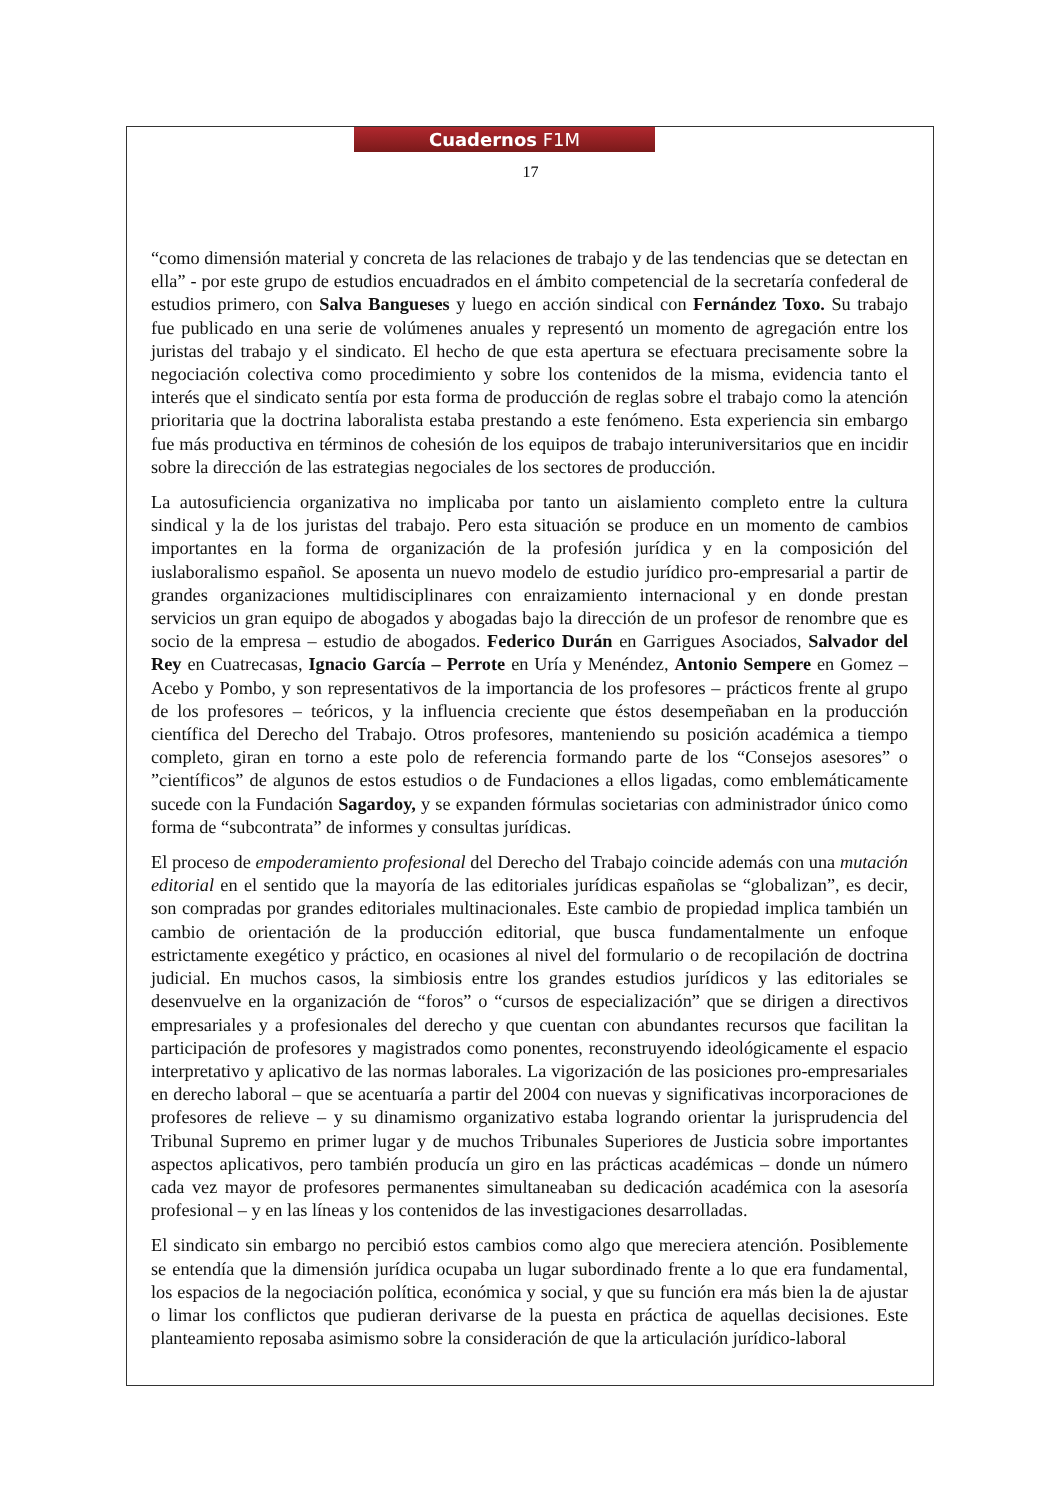Cuadernos F1M
17
“como dimensión material y concreta de las relaciones de trabajo y de las tendencias que se detectan en ella” - por este grupo de estudios encuadrados en el ámbito competencial de la secretaría confederal de estudios primero, con Salva Bangueses y luego en acción sindical con Fernández Toxo. Su trabajo fue publicado en una serie de volúmenes anuales y representó un momento de agregación entre los juristas del trabajo y el sindicato. El hecho de que esta apertura se efectuara precisamente sobre la negociación colectiva como procedimiento y sobre los contenidos de la misma, evidencia tanto el interés que el sindicato sentía por esta forma de producción de reglas sobre el trabajo como la atención prioritaria que la doctrina laboralista estaba prestando a este fenómeno. Esta experiencia sin embargo fue más productiva en términos de cohesión de los equipos de trabajo interuniversitarios que en incidir sobre la dirección de las estrategias negociales de los sectores de producción.
La autosuficiencia organizativa no implicaba por tanto un aislamiento completo entre la cultura sindical y la de los juristas del trabajo. Pero esta situación se produce en un momento de cambios importantes en la forma de organización de la profesión jurídica y en la composición del iuslaboralismo español. Se aposenta un nuevo modelo de estudio jurídico pro-empresarial a partir de grandes organizaciones multidisciplinares con enraizamiento internacional y en donde prestan servicios un gran equipo de abogados y abogadas bajo la dirección de un profesor de renombre que es socio de la empresa – estudio de abogados. Federico Durán en Garrigues Asociados, Salvador del Rey en Cuatrecasas, Ignacio García – Perrote en Uría y Menéndez, Antonio Sempere en Gomez – Acebo y Pombo, y son representativos de la importancia de los profesores – prácticos frente al grupo de los profesores – teóricos, y la influencia creciente que éstos desempeñaban en la producción científica del Derecho del Trabajo. Otros profesores, manteniendo su posición académica a tiempo completo, giran en torno a este polo de referencia formando parte de los “Consejos asesores” o ”científicos” de algunos de estos estudios o de Fundaciones a ellos ligadas, como emblemáticamente sucede con la Fundación Sagardoy, y se expanden fórmulas societarias con administrador único como forma de “subcontrata” de informes y consultas jurídicas.
El proceso de empoderamiento profesional del Derecho del Trabajo coincide además con una mutación editorial en el sentido que la mayoría de las editoriales jurídicas españolas se “globalizan”, es decir, son compradas por grandes editoriales multinacionales. Este cambio de propiedad implica también un cambio de orientación de la producción editorial, que busca fundamentalmente un enfoque estrictamente exegético y práctico, en ocasiones al nivel del formulario o de recopilación de doctrina judicial. En muchos casos, la simbiosis entre los grandes estudios jurídicos y las editoriales se desenvuelve en la organización de “foros” o “cursos de especialización” que se dirigen a directivos empresariales y a profesionales del derecho y que cuentan con abundantes recursos que facilitan la participación de profesores y magistrados como ponentes, reconstruyendo ideológicamente el espacio interpretativo y aplicativo de las normas laborales. La vigorización de las posiciones pro-empresariales en derecho laboral – que se acentuaría a partir del 2004 con nuevas y significativas incorporaciones de profesores de relieve – y su dinamismo organizativo estaba logrando orientar la jurisprudencia del Tribunal Supremo en primer lugar y de muchos Tribunales Superiores de Justicia sobre importantes aspectos aplicativos, pero también producía un giro en las prácticas académicas – donde un número cada vez mayor de profesores permanentes simultaneaban su dedicación académica con la asesoría profesional – y en las líneas y los contenidos de las investigaciones desarrolladas.
El sindicato sin embargo no percibió estos cambios como algo que mereciera atención. Posiblemente se entendía que la dimensión jurídica ocupaba un lugar subordinado frente a lo que era fundamental, los espacios de la negociación política, económica y social, y que su función era más bien la de ajustar o limar los conflictos que pudieran derivarse de la puesta en práctica de aquellas decisiones. Este planteamiento reposaba asimismo sobre la consideración de que la articulación jurídico-laboral